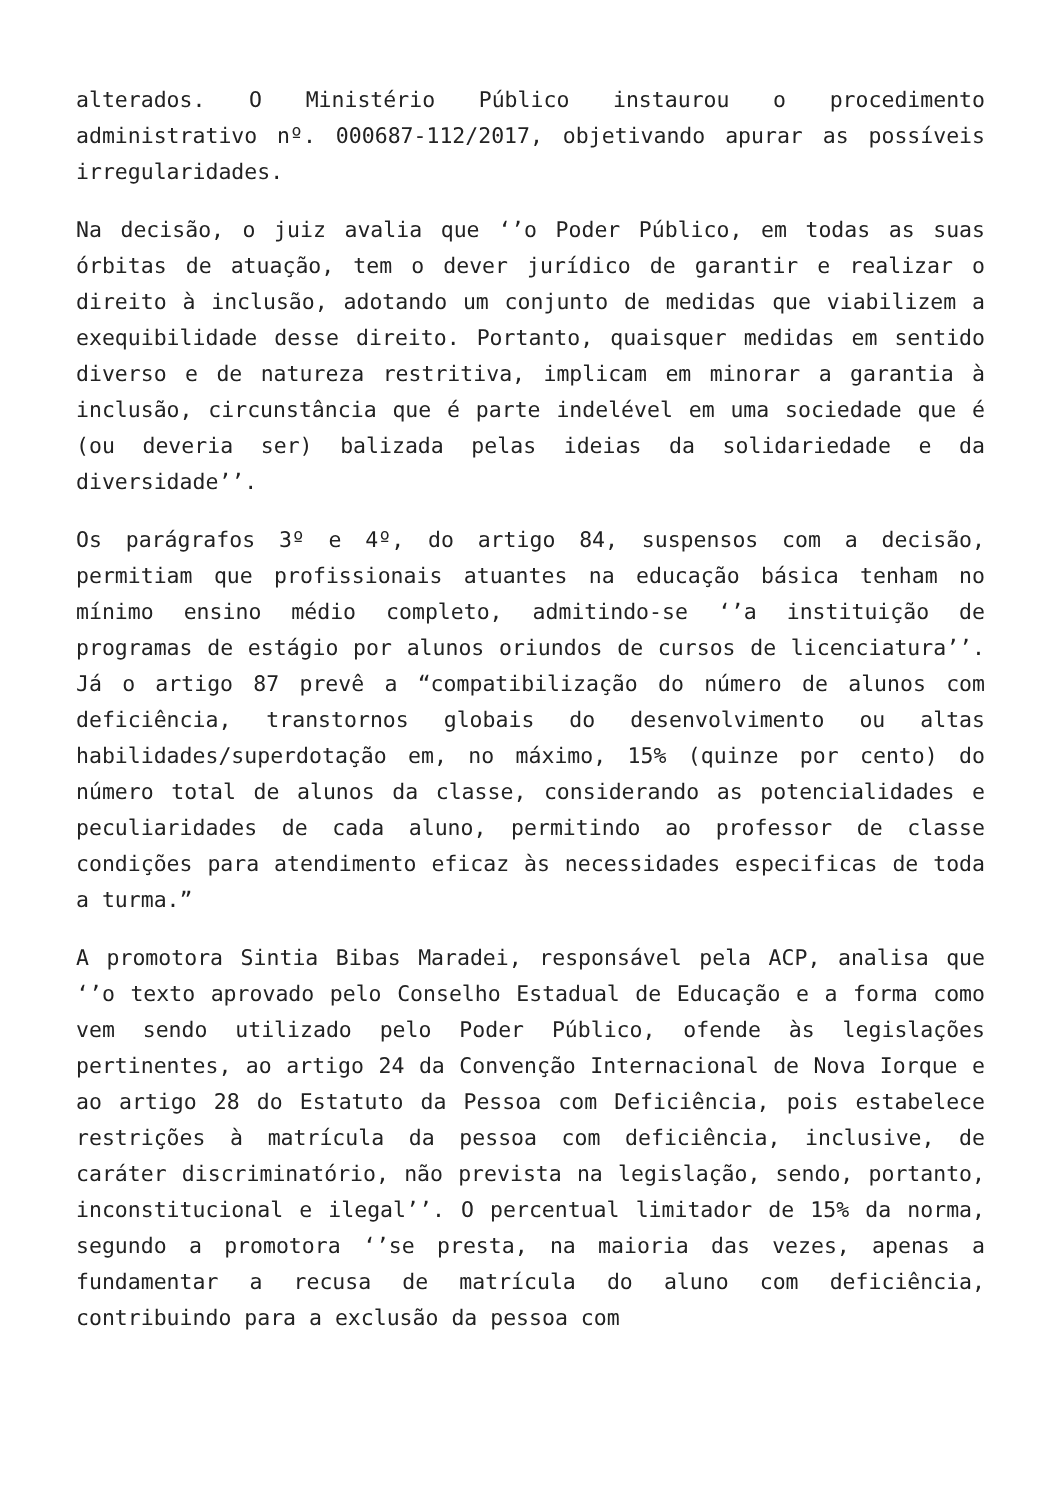alterados. O Ministério Público instaurou o procedimento administrativo nº. 000687-112/2017, objetivando apurar as possíveis irregularidades.
Na decisão, o juiz avalia que ‘’o Poder Público, em todas as suas órbitas de atuação, tem o dever jurídico de garantir e realizar o direito à inclusão, adotando um conjunto de medidas que viabilizem a exequibilidade desse direito. Portanto, quaisquer medidas em sentido diverso e de natureza restritiva, implicam em minorar a garantia à inclusão, circunstância que é parte indelével em uma sociedade que é (ou deveria ser) balizada pelas ideias da solidariedade e da diversidade’’.
Os parágrafos 3º e 4º, do artigo 84, suspensos com a decisão, permitiam que profissionais atuantes na educação básica tenham no mínimo ensino médio completo, admitindo-se ‘’a instituição de programas de estágio por alunos oriundos de cursos de licenciatura’’. Já o artigo 87 prevê a “compatibilização do número de alunos com deficiência, transtornos globais do desenvolvimento ou altas habilidades/superdotação em, no máximo, 15% (quinze por cento) do número total de alunos da classe, considerando as potencialidades e peculiaridades de cada aluno, permitindo ao professor de classe condições para atendimento eficaz às necessidades especificas de toda a turma.”
A promotora Sintia Bibas Maradei, responsável pela ACP, analisa que ‘’o texto aprovado pelo Conselho Estadual de Educação e a forma como vem sendo utilizado pelo Poder Público, ofende às legislações pertinentes, ao artigo 24 da Convenção Internacional de Nova Iorque e ao artigo 28 do Estatuto da Pessoa com Deficiência, pois estabelece restrições à matrícula da pessoa com deficiência, inclusive, de caráter discriminatório, não prevista na legislação, sendo, portanto, inconstitucional e ilegal’’. O percentual limitador de 15% da norma, segundo a promotora ‘’se presta, na maioria das vezes, apenas a fundamentar a recusa de matrícula do aluno com deficiência, contribuindo para a exclusão da pessoa com